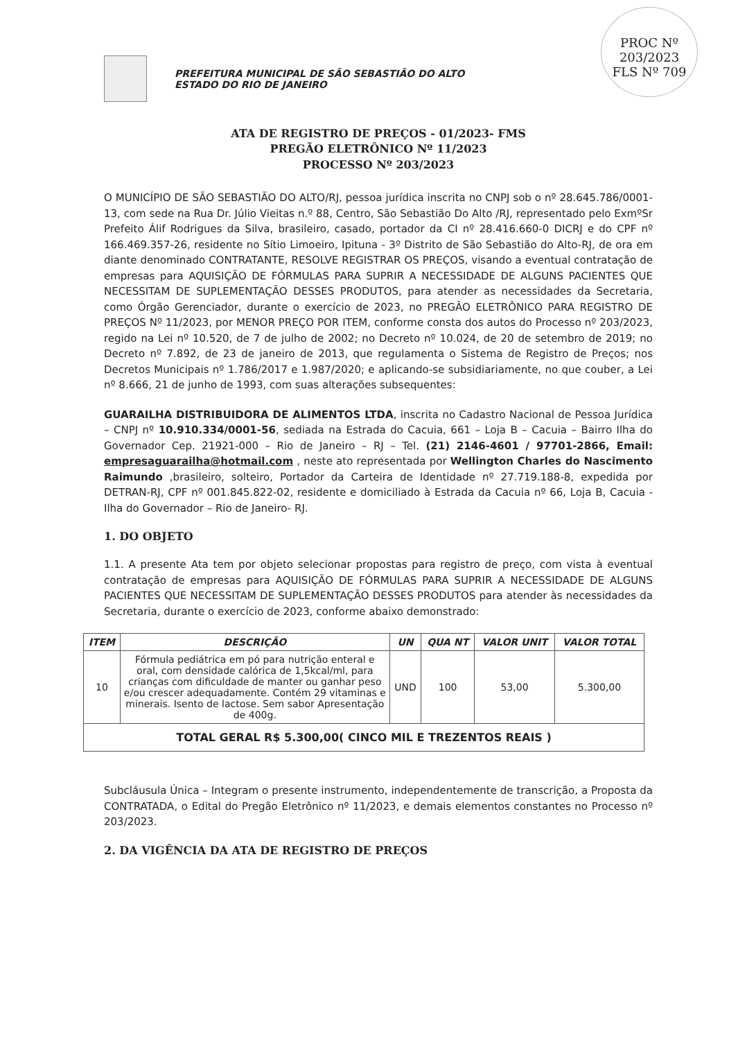PROC Nº 203/2023
FLS Nº 709
PREFEITURA MUNICIPAL DE SÃO SEBASTIÃO DO ALTO
ESTADO DO RIO DE JANEIRO
ATA DE REGISTRO DE PREÇOS - 01/2023- FMS
PREGÃO ELETRÔNICO Nº 11/2023
PROCESSO Nº 203/2023
O MUNICÍPIO DE SÃO SEBASTIÃO DO ALTO/RJ, pessoa jurídica inscrita no CNPJ sob o nº 28.645.786/0001-13, com sede na Rua Dr. Júlio Vieitas n.º 88, Centro, São Sebastião Do Alto /RJ, representado pelo ExmºSr Prefeito Álif Rodrigues da Silva, brasileiro, casado, portador da CI nº 28.416.660-0 DICRJ e do CPF nº 166.469.357-26, residente no Sítio Limoeiro, Ipituna - 3º Distrito de São Sebastião do Alto-RJ, de ora em diante denominado CONTRATANTE, RESOLVE REGISTRAR OS PREÇOS, visando a eventual contratação de empresas para AQUISIÇÃO DE FÓRMULAS PARA SUPRIR A NECESSIDADE DE ALGUNS PACIENTES QUE NECESSITAM DE SUPLEMENTAÇÃO DESSES PRODUTOS, para atender as necessidades da Secretaria, como Órgão Gerenciador, durante o exercício de 2023, no PREGÃO ELETRÔNICO PARA REGISTRO DE PREÇOS Nº 11/2023, por MENOR PREÇO POR ITEM, conforme consta dos autos do Processo nº 203/2023, regido na Lei nº 10.520, de 7 de julho de 2002; no Decreto nº 10.024, de 20 de setembro de 2019; no Decreto nº 7.892, de 23 de janeiro de 2013, que regulamenta o Sistema de Registro de Preços; nos Decretos Municipais nº 1.786/2017 e 1.987/2020; e aplicando-se subsidiariamente, no que couber, a Lei nº 8.666, 21 de junho de 1993, com suas alterações subsequentes:
GUARAILHA DISTRIBUIDORA DE ALIMENTOS LTDA, inscrita no Cadastro Nacional de Pessoa Jurídica – CNPJ nº 10.910.334/0001-56, sediada na Estrada do Cacuia, 661 – Loja B – Cacuia – Bairro Ilha do Governador Cep. 21921-000 – Rio de Janeiro – RJ – Tel. (21) 2146-4601 / 97701-2866, Email: empresaguarailha@hotmail.com , neste ato representada por Wellington Charles do Nascimento Raimundo ,brasileiro, solteiro, Portador da Carteira de Identidade nº 27.719.188-8, expedida por DETRAN-RJ, CPF nº 001.845.822-02, residente e domiciliado à Estrada da Cacuia nº 66, Loja B, Cacuia - Ilha do Governador – Rio de Janeiro- RJ.
1. DO OBJETO
1.1. A presente Ata tem por objeto selecionar propostas para registro de preço, com vista à eventual contratação de empresas para AQUISIÇÃO DE FÓRMULAS PARA SUPRIR A NECESSIDADE DE ALGUNS PACIENTES QUE NECESSITAM DE SUPLEMENTAÇÃO DESSES PRODUTOS para atender às necessidades da Secretaria, durante o exercício de 2023, conforme abaixo demonstrado:
| ITEM | DESCRIÇÃO | UN | QUA NT | VALOR UNIT | VALOR TOTAL |
| --- | --- | --- | --- | --- | --- |
| 10 | Fórmula pediátrica em pó para nutrição enteral e oral, com densidade calórica de 1,5kcal/ml, para crianças com dificuldade de manter ou ganhar peso e/ou crescer adequadamente. Contém 29 vitaminas e minerais. Isento de lactose. Sem sabor Apresentação de 400g. | UND | 100 | 53,00 | 5.300,00 |
| TOTAL GERAL R$ 5.300,00( CINCO MIL E TREZENTOS REAIS ) | | | | | |
Subcláusula Única – Integram o presente instrumento, independentemente de transcrição, a Proposta da CONTRATADA, o Edital do Pregão Eletrônico nº 11/2023, e demais elementos constantes no Processo nº 203/2023.
2. DA VIGÊNCIA DA ATA DE REGISTRO DE PREÇOS